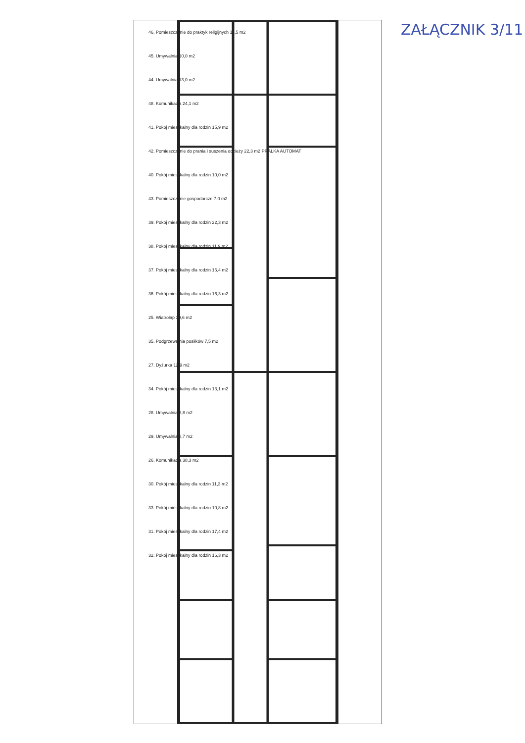ZAŁĄCZNIK 3/11
46. Pomieszczenie do praktyk religijnych 11,5 m2
45. Umywalnia 10,0 m2
44. Umywalnia 13,0 m2
48. Komunikacja 24,1 m2
41. Pokój mieszkalny dla rodzin 15,9 m2
42. Pomieszczenie do prania i suszenia odzieży 22,3 m2 PRALKA AUTOMAT
40. Pokój mieszkalny dla rodzin 10,0 m2
43. Pomieszczenie gospodarcze 7,0 m2
39. Pokój mieszkalny dla rodzin 22,3 m2
38. Pokój mieszkalny dla rodzin 11,9 m2
37. Pokój mieszkalny dla rodzin 15,4 m2
36. Pokój mieszkalny dla rodzin 16,3 m2
25. Wiatrołap 39,6 m2
35. Podgrzewalnia posiłków 7,5 m2
27. Dyżurka 12,9 m2
34. Pokój mieszkalny dla rodzin 13,1 m2
28. Umywalnia 8,8 m2
29. Umywalnia 8,7 m2
26. Komunikacja 38,3 m2
30. Pokój mieszkalny dla rodzin 11,3 m2
33. Pokój mieszkalny dla rodzin 10,8 m2
31. Pokój mieszkalny dla rodzin 17,4 m2
32. Pokój mieszkalny dla rodzin 16,3 m2